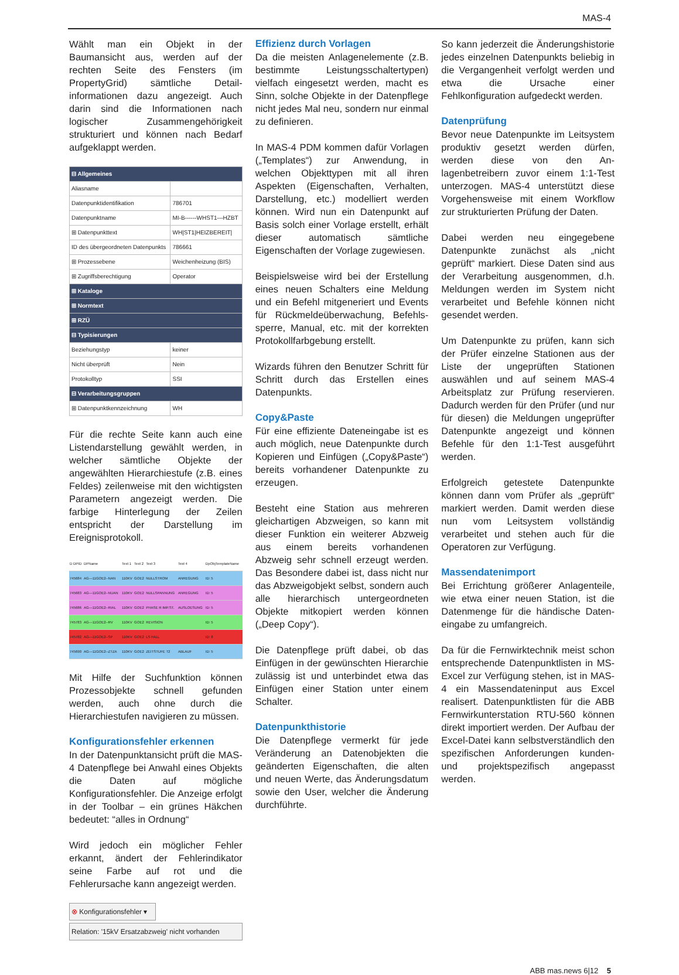MAS-4
Wählt man ein Objekt in der Baumansicht aus, werden auf der rechten Seite des Fensters (im PropertyGrid) sämtliche Detail­informationen dazu angezeigt. Auch darin sind die Informationen nach logischer Zusammengehörigkeit strukturiert und können nach Bedarf aufgeklappt werden.
| ⊟ Allgemeines | |
| Aliasname | |
| Datenpunktidentifikation | 786701 |
| Datenpunktname | MI-B------WHST1---HZBT |
| ⊞ Datenpunkttext | WH/ST1/HEIZBEREIT/ |
| ID des übergeordneten Datenpunkts | 786661 |
| ⊞ Prozessebene | Weichenheizung (BIS) |
| ⊞ Zugriffsberechtigung | Operator |
| ⊞ Kataloge | |
| ⊞ Normtext | |
| ⊞ RZÜ | |
| ⊟ Typisierungen | |
| Beziehungstyp | keiner |
| Nicht überprüft | Nein |
| Protokolltyp | SSI |
| ⊟ Verarbeitungsgruppen | |
| ⊞ Datenpunktkennzeichnung | WH |
Für die rechte Seite kann auch eine Listendarstellung gewählt werden, in welcher sämtliche Objekte der angewählten Hierarchiestufe (z.B. eines Feldes) zeilenweise mit den wichtigsten Parametern angezeigt werden. Die farbige Hinterlegung der Zeilen entspricht der Darstellung im Ereignisprotokoll.
| D DPID | DPName | Text 1 | Text 2 | Text 3 | Text 4 | DpObjTemplateName |
| 745684 | AG---11GOE2--NAN | 110KV | GOE2 | NULLSTROM | ANREGUNG | ID: 5 |
| 745683 | AG---11GOE2--NUAN | 110KV | GOE2 | NULLSPANNUNG | ANREGUNG | ID: 5 |
| 745686 | AG---11GOE2--RIAL | 110KV | GOE2 | PHASE R IMP.ST. | AUSLOESUNG | ID: 5 |
| 745783 | AG---11GOE2--RV | 110KV | GOE2 | REVISION | | ID: 5 |
| 745782 | AG---11GOE2--SP | 110KV | GOE2 | LS FALL | | ID: 8 |
| 745690 | AG---11GOE2--ZTZA | 110KV | GOE2 | ZEITSTUFE T2 | ABLAUF | ID: 5 |
Mit Hilfe der Suchfunktion können Prozessobjekte schnell gefunden werden, auch ohne durch die Hierarchiestufen navigieren zu müssen.
Konfigurationsfehler erkennen
In der Datenpunktansicht prüft die MAS-4 Datenpflege bei Anwahl eines Objekts die Daten auf mögliche Konfigurationsfehler. Die Anzeige erfolgt in der Toolbar – ein grünes Häkchen bedeutet: “alles in Ordnung“
Wird jedoch ein möglicher Fehler erkannt, ändert der Fehlerindikator seine Farbe auf rot und die Fehlerursache kann angezeigt werden.
⊗ Konfigurationsfehler ▾
Relation: '15kV Ersatzabzweig' nicht vorhanden
Effizienz durch Vorlagen
Da die meisten Anlagenelemente (z.B. bestimmte Leistungsschaltertypen) vielfach eingesetzt werden, macht es Sinn, solche Objekte in der Datenpflege nicht jedes Mal neu, sondern nur einmal zu definieren.
In MAS-4 PDM kommen dafür Vorlagen („Templates“) zur An­wendung, in welchen Objekttypen mit all ihren Aspekten (Eigenschaften, Verhalten, Darstellung, etc.) modelliert werden können. Wird nun ein Daten­punkt auf Basis solch einer Vorlage erstellt, erhält dieser automatisch sämtliche Eigenschaften der Vorlage zugewiesen.
Beispielsweise wird bei der Erstellung eines neuen Schalters eine Meldung und ein Befehl mitgeneriert und Events für Rückmeldeüberwachung, Befehls­sperre, Manual, etc. mit der korrekten Protokollfarbgebung erstellt.
Wizards führen den Benutzer Schritt für Schritt durch das Erstellen eines Datenpunkts.
Copy&Paste
Für eine effiziente Dateneingabe ist es auch möglich, neue Datenpunkte durch Kopieren und Einfügen („Copy&Paste“) bereits vorhandener Datenpunkte zu erzeugen.
Besteht eine Station aus mehreren gleichartigen Abzweigen, so kann mit dieser Funktion ein weiterer Abzweig aus einem bereits vorhandenen Abzweig sehr schnell erzeugt werden. Das Besondere dabei ist, dass nicht nur das Abzweigobjekt selbst, sondern auch alle hierarchisch untergeordneten Objekte mitkopiert werden können („Deep Copy“).
Die Datenpflege prüft dabei, ob das Einfügen in der gewünschten Hierarchie zulässig ist und unterbindet etwa das Einfügen einer Station unter einem Schalter.
Datenpunkthistorie
Die Datenpflege vermerkt für jede Veränderung an Datenobjekten die geänderten Eigenschaften, die alten und neuen Werte, das Änderungs­datum sowie den User, welcher die Änderung durchführte.
So kann jederzeit die Änderungs­historie jedes einzelnen Datenpunkts beliebig in die Vergangenheit verfolgt werden und etwa die Ursache einer Fehlkonfiguration aufgedeckt werden.
Datenprüfung
Bevor neue Datenpunkte im Leit­system produktiv gesetzt werden dürfen, werden diese von den An­lagenbetreibern zuvor einem 1:1-Test unterzogen. MAS-4 unterstützt diese Vorgehensweise mit einem Workflow zur strukturierten Prüfung der Daten.
Dabei werden neu eingegebene Datenpunkte zunächst als „nicht geprüft“ markiert. Diese Daten sind aus der Verarbeitung ausgenommen, d.h. Meldungen werden im System nicht verarbeitet und Befehle können nicht gesendet werden.
Um Datenpunkte zu prüfen, kann sich der Prüfer einzelne Stationen aus der Liste der ungeprüften Stationen auswählen und auf seinem MAS-4 Arbeitsplatz zur Prüfung reservieren. Dadurch werden für den Prüfer (und nur für diesen) die Meldungen ungeprüfter Datenpunkte angezeigt und können Befehle für den 1:1-Test ausgeführt werden.
Erfolgreich getestete Datenpunkte können dann vom Prüfer als „geprüft“ markiert werden. Damit werden diese nun vom Leitsystem vollständig verarbeitet und stehen auch für die Operatoren zur Verfügung.
Massendatenimport
Bei Errichtung größerer Anlagenteile, wie etwa einer neuen Station, ist die Datenmenge für die händische Daten­eingabe zu umfangreich.
Da für die Fernwirktechnik meist schon entsprechende Datenpunkt­listen in MS-Excel zur Verfügung stehen, ist in MAS-4 ein Massen­dateninput aus Excel realisert. Daten­punktlisten für die ABB Fernwirkunter­station RTU-560 können direkt importiert werden. Der Aufbau der Excel-Datei kann selbstverständlich den spezifischen Anforderungen kunden- und projektspezifisch angepasst werden.
ABB mas.news 6|12 5